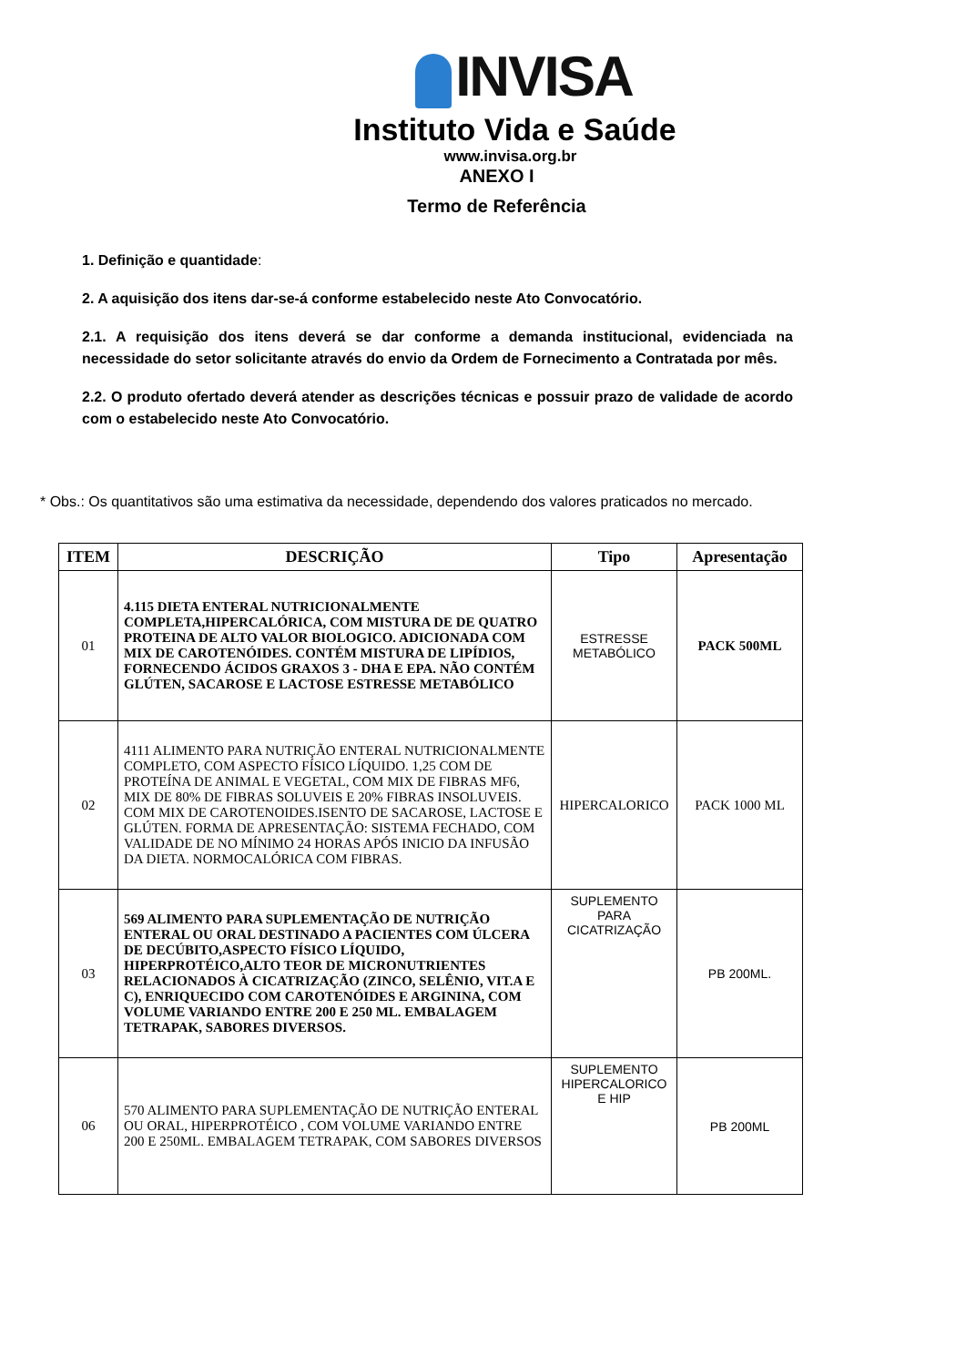INVISA
Instituto Vida e Saúde
www.invisa.org.br
ANEXO I
Termo de Referência
1. Definição e quantidade:
2. A aquisição dos itens dar-se-á conforme estabelecido neste Ato Convocatório.
2.1. A requisição dos itens deverá se dar conforme a demanda institucional, evidenciada na necessidade do setor solicitante através do envio da Ordem de Fornecimento a Contratada por mês.
2.2. O produto ofertado deverá atender as descrições técnicas e possuir prazo de validade de acordo com o estabelecido neste Ato Convocatório.
* Obs.: Os quantitativos são uma estimativa da necessidade, dependendo dos valores praticados no mercado.
| ITEM | DESCRIÇÃO | Tipo | Apresentação |
| --- | --- | --- | --- |
| 01 | 4.115 DIETA ENTERAL NUTRICIONALMENTE COMPLETA,HIPERCALÓRICA, COM MISTURA DE DE QUATRO PROTEINA DE ALTO VALOR BIOLOGICO. ADICIONADA COM MIX DE CAROTENÓIDES. CONTÉM MISTURA DE LIPÍDIOS, FORNECENDO ÁCIDOS GRAXOS 3 - DHA E EPA. NÃO CONTÉM GLÚTEN, SACAROSE E LACTOSE ESTRESSE METABÓLICO | ESTRESSE METABÓLICO | PACK 500ML |
| 02 | 4111 ALIMENTO PARA NUTRIÇÃO ENTERAL NUTRICIONALMENTE COMPLETO, COM ASPECTO FÍSICO LÍQUIDO. 1,25 COM DE PROTEÍNA DE ANIMAL E VEGETAL, COM MIX DE FIBRAS MF6, MIX DE 80% DE FIBRAS SOLUVEIS E 20% FIBRAS INSOLUVEIS. COM MIX DE CAROTENOIDES.ISENTO DE SACAROSE, LACTOSE E GLÚTEN. FORMA DE APRESENTAÇÃO: SISTEMA FECHADO, COM VALIDADE DE NO MÍNIMO 24 HORAS APÓS INICIO DA INFUSÃO DA DIETA. NORMOCALÓRICA COM FIBRAS. | HIPERCALORICO | PACK 1000 ML |
| 03 | 569 ALIMENTO PARA SUPLEMENTAÇÃO DE NUTRIÇÃO ENTERAL OU ORAL DESTINADO A PACIENTES COM ÚLCERA DE DECÚBITO,ASPECTO FÍSICO LÍQUIDO, HIPERPROTÉICO,ALTO TEOR DE MICRONUTRIENTES RELACIONADOS À CICATRIZAÇÃO (ZINCO, SELÊNIO, VIT.A E C), ENRIQUECIDO COM CAROTENÓIDES E ARGININA, COM VOLUME VARIANDO ENTRE 200 E 250 ML. EMBALAGEM TETRAPAK, SABORES DIVERSOS. | SUPLEMENTO PARA CICATRIZAÇÃO | PB 200ML. |
| 06 | 570 ALIMENTO PARA SUPLEMENTAÇÃO DE NUTRIÇÃO ENTERAL OU ORAL, HIPERPROTÉICO , COM VOLUME VARIANDO ENTRE 200 E 250ML. EMBALAGEM TETRAPAK, COM SABORES DIVERSOS | SUPLEMENTO HIPERCALORICO E HIP | PB 200ML |